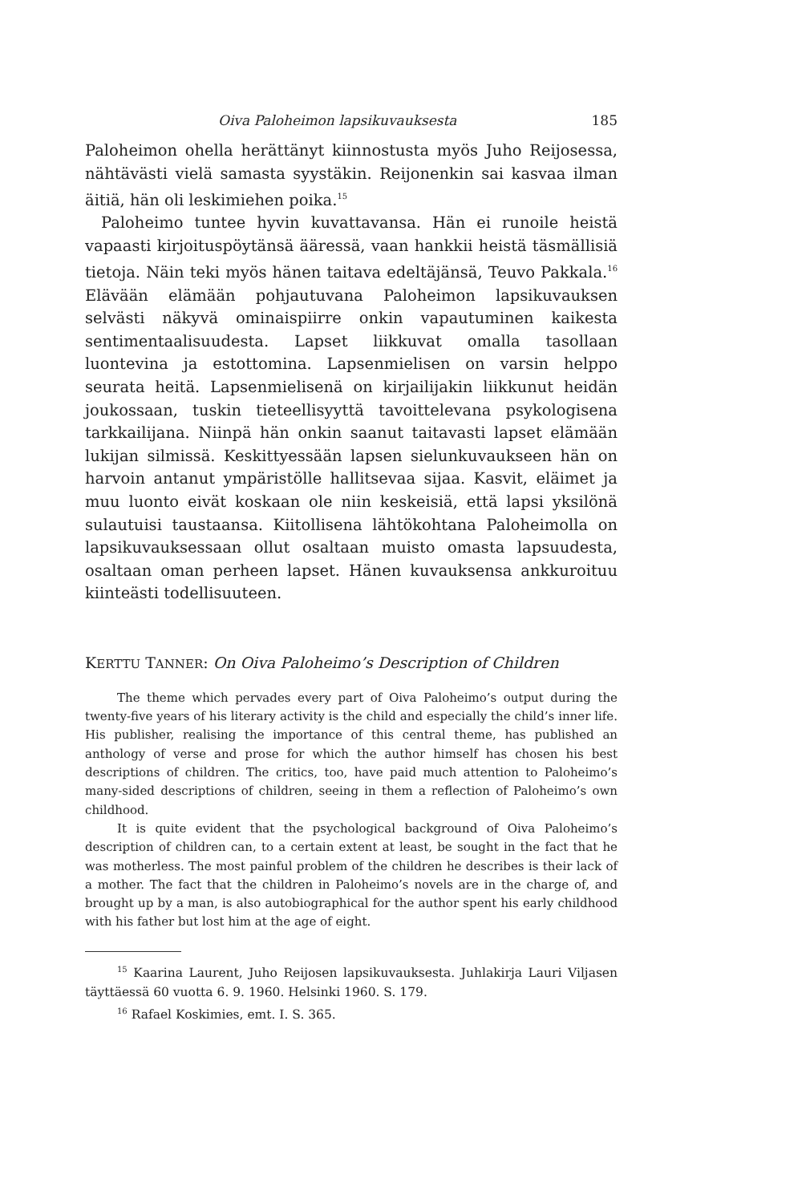Oiva Paloheimon lapsikuvauksesta 185
Paloheimon ohella herättänyt kiinnostusta myös Juho Reijosessa, nähtävästi vielä samasta syystäkin. Reijonenkin sai kasvaa ilman äitiä, hän oli leskimiehen poika.<sup>15</sup>
Paloheimo tuntee hyvin kuvattavansa. Hän ei runoile heistä vapaasti kirjoituspöytänsä ääressä, vaan hankkii heistä täsmällisiä tietoja. Näin teki myös hänen taitava edeltäjänsä, Teuvo Pakkala.<sup>16</sup> Elävään elämään pohjautuvana Paloheimon lapsikuvauksen selvästi näkyvä ominaispiirre onkin vapautuminen kaikesta sentimentaalisuudesta. Lapset liikkuvat omalla tasollaan luontevina ja estottomina. Lapsenmielisen on varsin helppo seurata heitä. Lapsenmielisenä on kirjailijakin liikkunut heidän joukossaan, tuskin tieteellisyyttä tavoittelevana psykologisena tarkkailijana. Niinpä hän onkin saanut taitavasti lapset elämään lukijan silmissä. Keskittyessään lapsen sielunkuvaukseen hän on harvoin antanut ympäristölle hallitsevaa sijaa. Kasvit, eläimet ja muu luonto eivät koskaan ole niin keskeisiä, että lapsi yksilönä sulautuisi taustaansa. Kiitollisena lähtökohtana Paloheimolla on lapsikuvauksessaan ollut osaltaan muisto omasta lapsuudesta, osaltaan oman perheen lapset. Hänen kuvauksensa ankkuroituu kiinteästi todellisuuteen.
KERTTU TANNER: On Oiva Paloheimo’s Description of Children
The theme which pervades every part of Oiva Paloheimo’s output during the twenty-five years of his literary activity is the child and especially the child’s inner life. His publisher, realising the importance of this central theme, has published an anthology of verse and prose for which the author himself has chosen his best descriptions of children. The critics, too, have paid much attention to Paloheimo’s many-sided descriptions of children, seeing in them a reflection of Paloheimo’s own childhood.
It is quite evident that the psychological background of Oiva Paloheimo’s description of children can, to a certain extent at least, be sought in the fact that he was motherless. The most painful problem of the children he describes is their lack of a mother. The fact that the children in Paloheimo’s novels are in the charge of, and brought up by a man, is also autobiographical for the author spent his early childhood with his father but lost him at the age of eight.
<sup>15</sup> Kaarina Laurent, Juho Reijosen lapsikuvauksesta. Juhlakirja Lauri Viljasen täyttäessä 60 vuotta 6. 9. 1960. Helsinki 1960. S. 179.
<sup>16</sup> Rafael Koskimies, emt. I. S. 365.